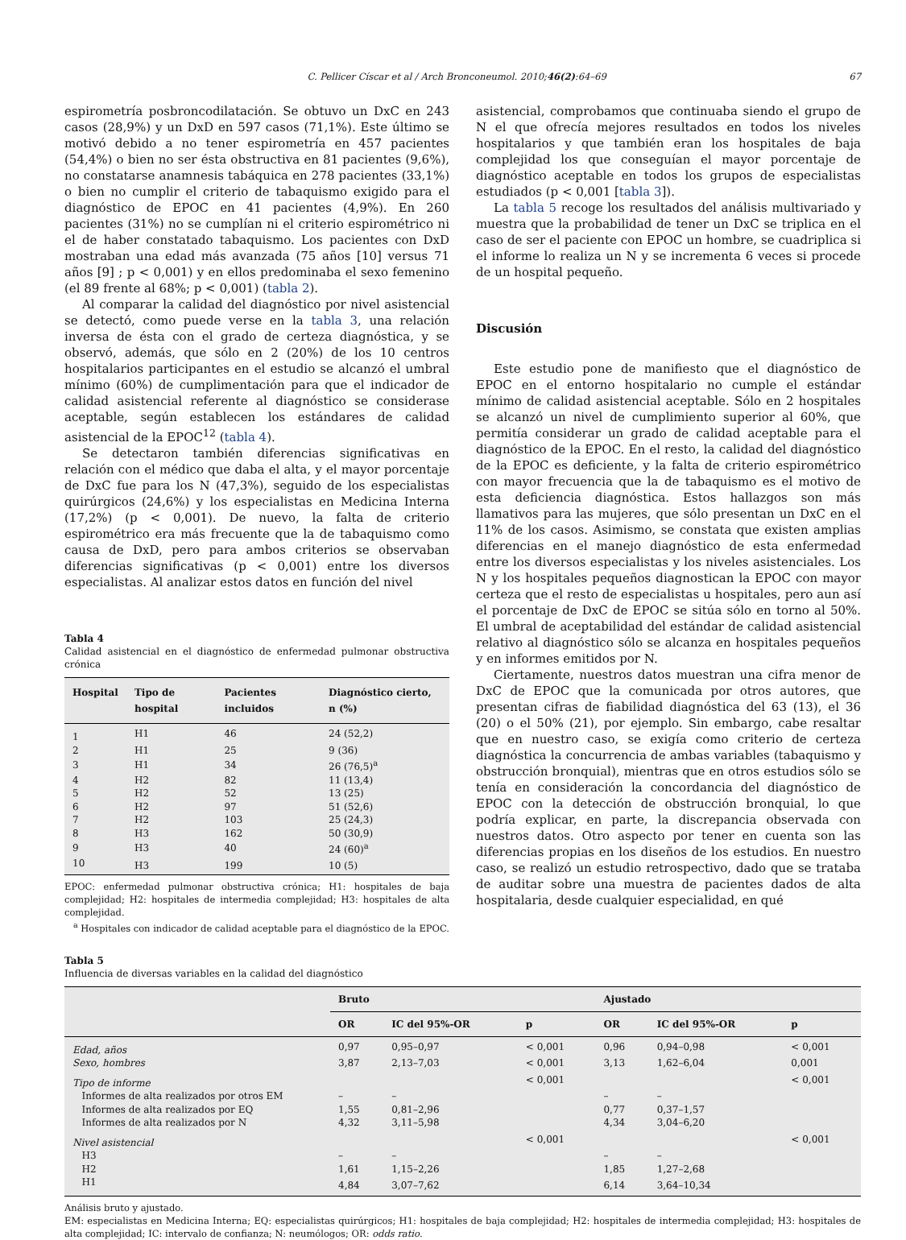C. Pellicer Císcar et al / Arch Bronconeumol. 2010;46(2):64–69 67
espirometría posbroncodilatación. Se obtuvo un DxC en 243 casos (28,9%) y un DxD en 597 casos (71,1%). Este último se motivó debido a no tener espirometría en 457 pacientes (54,4%) o bien no ser ésta obstructiva en 81 pacientes (9,6%), no constatarse anamnesis tabáquica en 278 pacientes (33,1%) o bien no cumplir el criterio de tabaquismo exigido para el diagnóstico de EPOC en 41 pacientes (4,9%). En 260 pacientes (31%) no se cumplían ni el criterio espirométrico ni el de haber constatado tabaquismo. Los pacientes con DxD mostraban una edad más avanzada (75 años [10] versus 71 años [9] ; p < 0,001) y en ellos predominaba el sexo femenino (el 89 frente al 68%; p < 0,001) (tabla 2).
Al comparar la calidad del diagnóstico por nivel asistencial se detectó, como puede verse en la tabla 3, una relación inversa de ésta con el grado de certeza diagnóstica, y se observó, además, que sólo en 2 (20%) de los 10 centros hospitalarios participantes en el estudio se alcanzó el umbral mínimo (60%) de cumplimentación para que el indicador de calidad asistencial referente al diagnóstico se considerase aceptable, según establecen los estándares de calidad asistencial de la EPOC<sup>12</sup> (tabla 4).
Se detectaron también diferencias significativas en relación con el médico que daba el alta, y el mayor porcentaje de DxC fue para los N (47,3%), seguido de los especialistas quirúrgicos (24,6%) y los especialistas en Medicina Interna (17,2%) (p < 0,001). De nuevo, la falta de criterio espirométrico era más frecuente que la de tabaquismo como causa de DxD, pero para ambos criterios se observaban diferencias significativas (p < 0,001) entre los diversos especialistas. Al analizar estos datos en función del nivel
Tabla 4
Calidad asistencial en el diagnóstico de enfermedad pulmonar obstructiva crónica
| Hospital | Tipo de hospital | Pacientes incluidos | Diagnóstico cierto, n (%) |
| --- | --- | --- | --- |
| 1 | H1 | 46 | 24 (52,2) |
| 2 | H1 | 25 | 9 (36) |
| 3 | H1 | 34 | 26 (76,5)<sup>a</sup> |
| 4 | H2 | 82 | 11 (13,4) |
| 5 | H2 | 52 | 13 (25) |
| 6 | H2 | 97 | 51 (52,6) |
| 7 | H2 | 103 | 25 (24,3) |
| 8 | H3 | 162 | 50 (30,9) |
| 9 | H3 | 40 | 24 (60)<sup>a</sup> |
| 10 | H3 | 199 | 10 (5) |
EPOC: enfermedad pulmonar obstructiva crónica; H1: hospitales de baja complejidad; H2: hospitales de intermedia complejidad; H3: hospitales de alta complejidad.
<sup>a</sup> Hospitales con indicador de calidad aceptable para el diagnóstico de la EPOC.
asistencial, comprobamos que continuaba siendo el grupo de N el que ofrecía mejores resultados en todos los niveles hospitalarios y que también eran los hospitales de baja complejidad los que conseguían el mayor porcentaje de diagnóstico aceptable en todos los grupos de especialistas estudiados (p < 0,001 [tabla 3]).
La tabla 5 recoge los resultados del análisis multivariado y muestra que la probabilidad de tener un DxC se triplica en el caso de ser el paciente con EPOC un hombre, se cuadriplica si el informe lo realiza un N y se incrementa 6 veces si procede de un hospital pequeño.
Discusión
Este estudio pone de manifiesto que el diagnóstico de EPOC en el entorno hospitalario no cumple el estándar mínimo de calidad asistencial aceptable. Sólo en 2 hospitales se alcanzó un nivel de cumplimiento superior al 60%, que permitía considerar un grado de calidad aceptable para el diagnóstico de la EPOC. En el resto, la calidad del diagnóstico de la EPOC es deficiente, y la falta de criterio espirométrico con mayor frecuencia que la de tabaquismo es el motivo de esta deficiencia diagnóstica. Estos hallazgos son más llamativos para las mujeres, que sólo presentan un DxC en el 11% de los casos. Asimismo, se constata que existen amplias diferencias en el manejo diagnóstico de esta enfermedad entre los diversos especialistas y los niveles asistenciales. Los N y los hospitales pequeños diagnostican la EPOC con mayor certeza que el resto de especialistas u hospitales, pero aun así el porcentaje de DxC de EPOC se sitúa sólo en torno al 50%. El umbral de aceptabilidad del estándar de calidad asistencial relativo al diagnóstico sólo se alcanza en hospitales pequeños y en informes emitidos por N.
Ciertamente, nuestros datos muestran una cifra menor de DxC de EPOC que la comunicada por otros autores, que presentan cifras de fiabilidad diagnóstica del 63 (13), el 36 (20) o el 50% (21), por ejemplo. Sin embargo, cabe resaltar que en nuestro caso, se exigía como criterio de certeza diagnóstica la concurrencia de ambas variables (tabaquismo y obstrucción bronquial), mientras que en otros estudios sólo se tenía en consideración la concordancia del diagnóstico de EPOC con la detección de obstrucción bronquial, lo que podría explicar, en parte, la discrepancia observada con nuestros datos. Otro aspecto por tener en cuenta son las diferencias propias en los diseños de los estudios. En nuestro caso, se realizó un estudio retrospectivo, dado que se trataba de auditar sobre una muestra de pacientes dados de alta hospitalaria, desde cualquier especialidad, en qué
Tabla 5
Influencia de diversas variables en la calidad del diagnóstico
| | Bruto | | | Ajustado | | |
| --- | --- | --- | --- | --- | --- | --- |
| | OR | IC del 95%-OR | p | OR | IC del 95%-OR | p |
| Edad, años | 0,97 | 0,95–0,97 | < 0,001 | 0,96 | 0,94–0,98 | < 0,001 |
| Sexo, hombres | 3,87 | 2,13–7,03 | < 0,001 | 3,13 | 1,62–6,04 | 0,001 |
| Tipo de informe | | | < 0,001 | | | < 0,001 |
| Informes de alta realizados por otros EM | – | – | | – | – | |
| Informes de alta realizados por EQ | 1,55 | 0,81–2,96 | | 0,77 | 0,37–1,57 | |
| Informes de alta realizados por N | 4,32 | 3,11–5,98 | | 4,34 | 3,04–6,20 | |
| Nivel asistencial | | | < 0,001 | | | < 0,001 |
| H3 | – | – | | – | – | |
| H2 | 1,61 | 1,15–2,26 | | 1,85 | 1,27–2,68 | |
| H1 | 4,84 | 3,07–7,62 | | 6,14 | 3,64–10,34 | |
Análisis bruto y ajustado.
EM: especialistas en Medicina Interna; EQ: especialistas quirúrgicos; H1: hospitales de baja complejidad; H2: hospitales de intermedia complejidad; H3: hospitales de alta complejidad; IC: intervalo de confianza; N: neumólogos; OR: odds ratio.